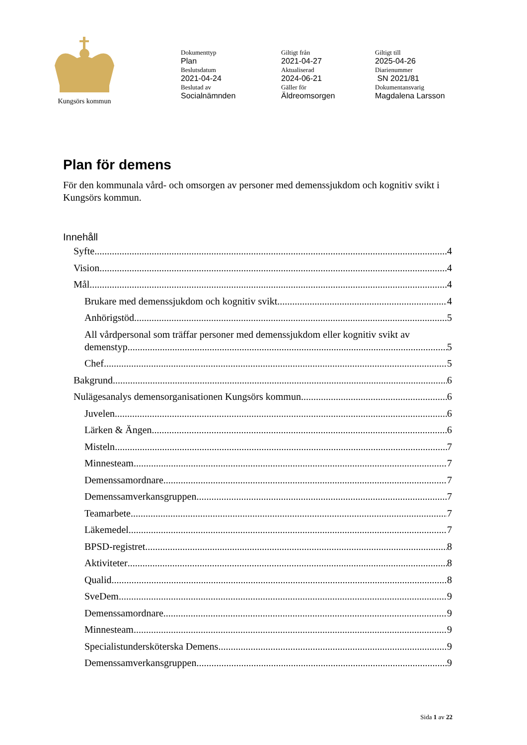Kungsörs kommun
Dokumenttyp
Plan
Beslutsdatum
2021-04-24
Beslutad av
Socialnämnden
Giltigt från
2021-04-27
Aktualiserad
2024-06-21
Gäller för
Äldreomsorgen
Giltigt till
2025-04-26
Diarienummer
SN 2021/81
Dokumentansvarig
Magdalena Larsson
Plan för demens
För den kommunala vård- och omsorgen av personer med demenssjukdom och kognitiv svikt i Kungsörs kommun.
Innehåll
Syfte 4
Vision 4
Mål 4
Brukare med demenssjukdom och kognitiv svikt 4
Anhörigstöd 5
All vårdpersonal som träffar personer med demenssjukdom eller kognitiv svikt av
demenstyp 5
Chef 5
Bakgrund 6
Nulägesanalys demensorganisationen Kungsörs kommun 6
Juvelen 6
Lärken & Ängen 6
Misteln 7
Minnesteam 7
Demenssamordnare 7
Demenssamverkansgruppen 7
Teamarbete 7
Läkemedel 7
BPSD-registret 8
Aktiviteter 8
Qualid 8
SveDem 9
Demenssamordnare 9
Minnesteam 9
Specialistundersköterska Demens 9
Demenssamverkansgruppen 9
Sida 1 av 22